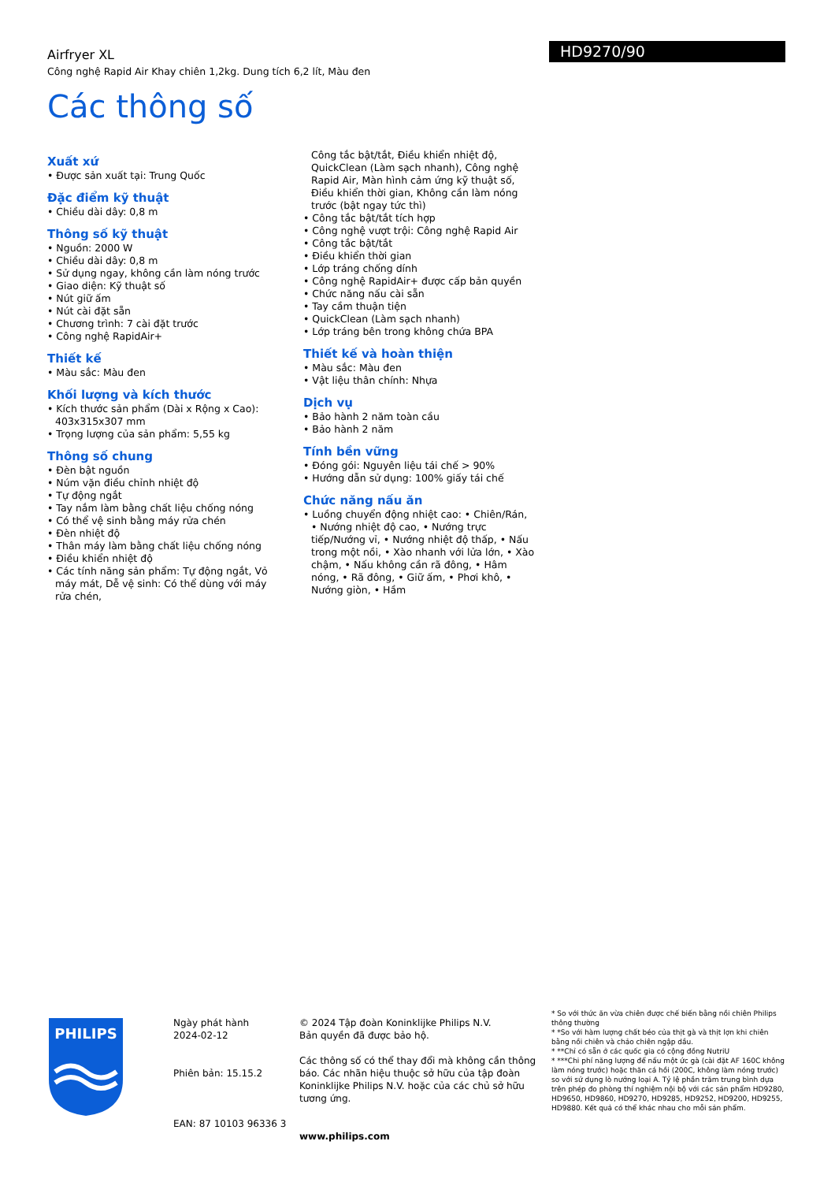HD9270/90
Airfryer XL
Công nghệ Rapid Air Khay chiên 1,2kg. Dung tích 6,2 lít, Màu đen
Các thông số
Xuất xứ
• Được sản xuất tại: Trung Quốc
Đặc điểm kỹ thuật
• Chiều dài dây: 0,8 m
Thông số kỹ thuật
• Nguồn: 2000 W
• Chiều dài dây: 0,8 m
• Sử dụng ngay, không cần làm nóng trước
• Giao diện: Kỹ thuật số
• Nút giữ ấm
• Nút cài đặt sẵn
• Chương trình: 7 cài đặt trước
• Công nghệ RapidAir+
Thiết kế
• Màu sắc: Màu đen
Khối lượng và kích thước
• Kích thước sản phẩm (Dài x Rộng x Cao): 403x315x307 mm
• Trọng lượng của sản phẩm: 5,55 kg
Thông số chung
• Đèn bật nguồn
• Núm vặn điều chỉnh nhiệt độ
• Tự động ngắt
• Tay nắm làm bằng chất liệu chống nóng
• Có thể vệ sinh bằng máy rửa chén
• Đèn nhiệt độ
• Thân máy làm bằng chất liệu chống nóng
• Điều khiển nhiệt độ
• Các tính năng sản phẩm: Tự động ngắt, Vỏ máy mát, Dễ vệ sinh: Có thể dùng với máy rửa chén,
Công tắc bật/tắt, Điều khiển nhiệt độ, QuickClean (Làm sạch nhanh), Công nghệ Rapid Air, Màn hình cảm ứng kỹ thuật số, Điều khiển thời gian, Không cần làm nóng trước (bật ngay tức thì)
• Công tắc bật/tắt tích hợp
• Công nghệ vượt trội: Công nghệ Rapid Air
• Công tắc bật/tắt
• Điều khiển thời gian
• Lớp tráng chống dính
• Công nghệ RapidAir+ được cấp bản quyền
• Chức năng nấu cài sẵn
• Tay cầm thuận tiện
• QuickClean (Làm sạch nhanh)
• Lớp tráng bên trong không chứa BPA
Thiết kế và hoàn thiện
• Màu sắc: Màu đen
• Vật liệu thân chính: Nhựa
Dịch vụ
• Bảo hành 2 năm toàn cầu
• Bảo hành 2 năm
Tính bền vững
• Đóng gói: Nguyên liệu tái chế > 90%
• Hướng dẫn sử dụng: 100% giấy tái chế
Chức năng nấu ăn
• Luồng chuyển động nhiệt cao: • Chiên/Rán, • Nướng nhiệt độ cao, • Nướng trực tiếp/Nướng vỉ, • Nướng nhiệt độ thấp, • Nấu trong một nồi, • Xào nhanh với lửa lớn, • Xào chậm, • Nấu không cần rã đông, • Hâm nóng, • Rã đông, • Giữ ấm, • Phơi khô, • Nướng giòn, • Hầm
PHILIPS
Ngày phát hành
2024-02-12
Phiên bản: 15.15.2
EAN: 87 10103 96336 3
© 2024 Tập đoàn Koninklijke Philips N.V.
Bản quyền đã được bảo hộ.
Các thông số có thể thay đổi mà không cần thông báo. Các nhãn hiệu thuộc sở hữu của tập đoàn Koninklijke Philips N.V. hoặc của các chủ sở hữu tương ứng.
www.philips.com
* So với thức ăn vừa chiên được chế biến bằng nồi chiên Philips thông thường
* *So với hàm lượng chất béo của thịt gà và thịt lợn khi chiên bằng nồi chiên và chảo chiên ngập dầu.
* **Chỉ có sẵn ở các quốc gia có cộng đồng NutriU
* ***Chi phí năng lượng để nấu một ức gà (cài đặt AF 160C không làm nóng trước) hoặc thăn cá hồi (200C, không làm nóng trước) so với sử dụng lò nướng loại A. Tỷ lệ phần trăm trung bình dựa trên phép đo phòng thí nghiệm nội bộ với các sản phẩm HD9280, HD9650, HD9860, HD9270, HD9285, HD9252, HD9200, HD9255, HD9880. Kết quả có thể khác nhau cho mỗi sản phẩm.